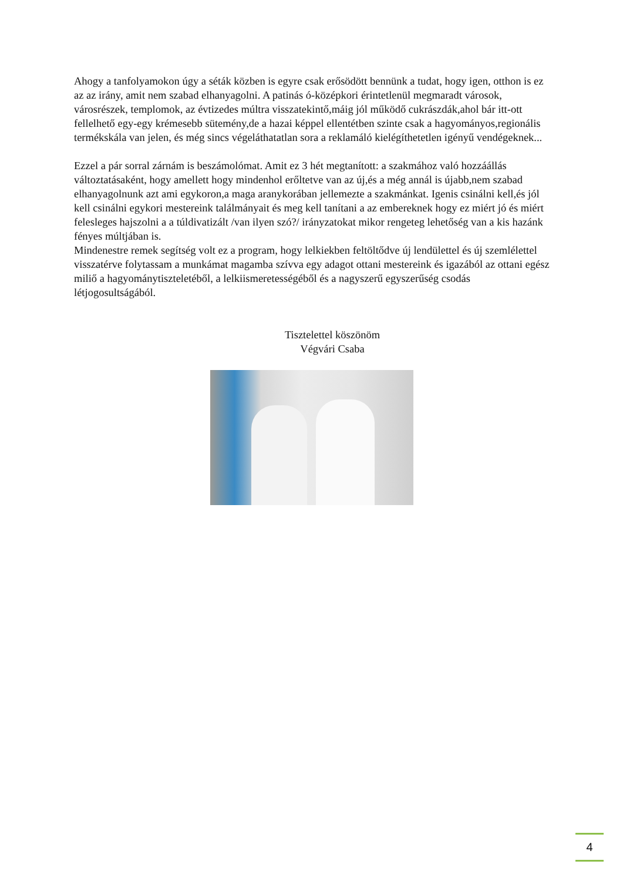Ahogy a tanfolyamokon úgy a séták közben is egyre csak erősödött bennünk a tudat, hogy igen, otthon is ez az az irány, amit nem szabad elhanyagolni. A patinás ó-középkori érintetlenül megmaradt városok, városrészek, templomok, az évtizedes múltra visszatekintő,máig jól működő cukrászdák,ahol bár itt-ott fellelhető egy-egy krémesebb sütemény,de a hazai képpel ellentétben szinte csak a hagyományos,regionális termékskála van jelen, és még sincs végeláthatatlan sora a reklamáló kielégíthetetlen igényű vendégeknek...
Ezzel a pár sorral zárnám is beszámolómat. Amit ez 3 hét megtanított: a szakmához való hozzáállás változtatásaként, hogy amellett hogy mindenhol erőltetve van az új,és a még annál is újabb,nem szabad elhanyagolnunk azt ami egykoron,a maga aranykorában jellemezte a szakmánkat. Igenis csinálni kell,és jól kell csinálni egykori mestereink találmányait és meg kell tanítani a az embereknek hogy ez miért jó és miért felesleges hajszolni a a túldivatizált /van ilyen szó?/ irányzatokat mikor rengeteg lehetőség van a kis hazánk fényes múltjában is.
Mindenestre remek segítség volt ez a program, hogy lelkiekben feltöltődve új lendülettel és új szemlélettel visszatérve folytassam a munkámat magamba szívva egy adagot ottani mestereink és igazából az ottani egész miliő a hagyománytiszteletéből, a lelkiismeretességéből és a nagyszerű egyszerűség csodás létjogosultságából.
Tisztelettel köszönöm
Végvári Csaba
4